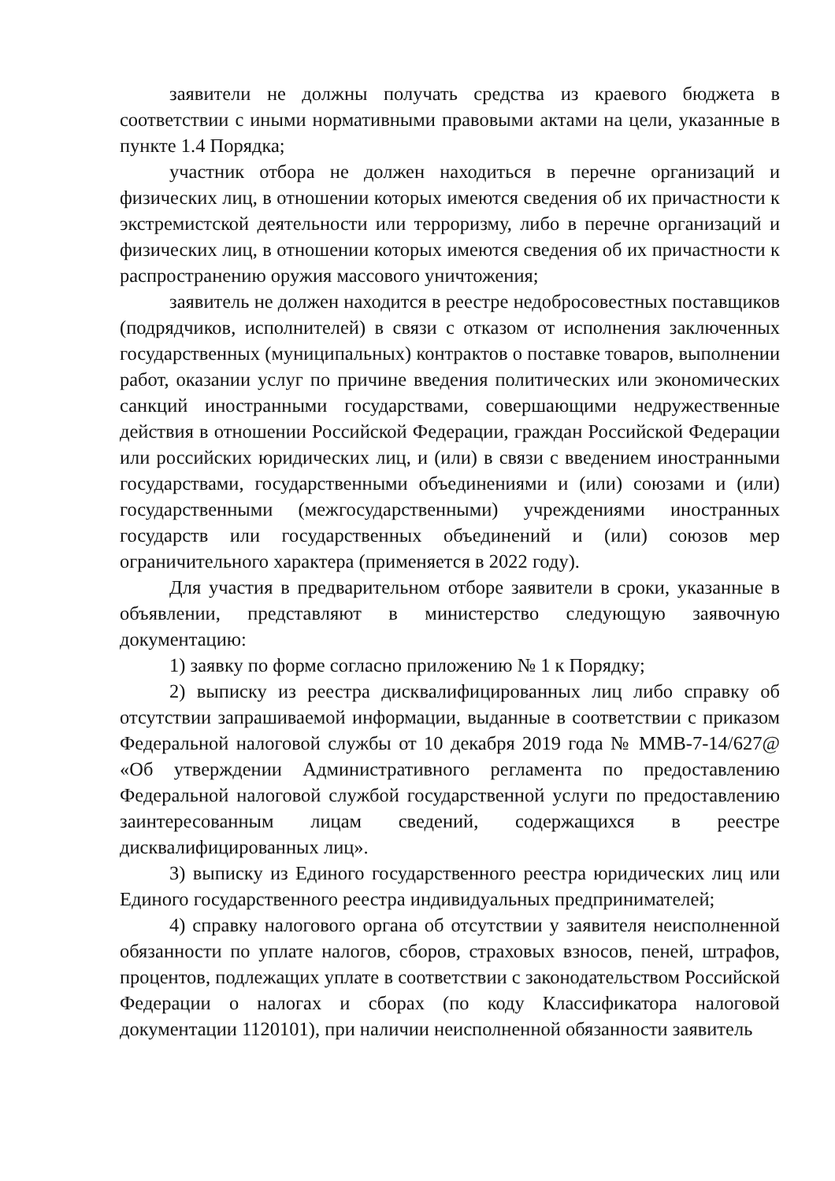заявители не должны получать средства из краевого бюджета в соответствии с иными нормативными правовыми актами на цели, указанные в пункте 1.4 Порядка;
участник отбора не должен находиться в перечне организаций и физических лиц, в отношении которых имеются сведения об их причастности к экстремистской деятельности или терроризму, либо в перечне организаций и физических лиц, в отношении которых имеются сведения об их причастности к распространению оружия массового уничтожения;
заявитель не должен находится в реестре недобросовестных поставщиков (подрядчиков, исполнителей) в связи с отказом от исполнения заключенных государственных (муниципальных) контрактов о поставке товаров, выполнении работ, оказании услуг по причине введения политических или экономических санкций иностранными государствами, совершающими недружественные действия в отношении Российской Федерации, граждан Российской Федерации или российских юридических лиц, и (или) в связи с введением иностранными государствами, государственными объединениями и (или) союзами и (или) государственными (межгосударственными) учреждениями иностранных государств или государственных объединений и (или) союзов мер ограничительного характера (применяется в 2022 году).
Для участия в предварительном отборе заявители в сроки, указанные в объявлении, представляют в министерство следующую заявочную документацию:
1) заявку по форме согласно приложению № 1 к Порядку;
2) выписку из реестра дисквалифицированных лиц либо справку об отсутствии запрашиваемой информации, выданные в соответствии с приказом Федеральной налоговой службы от 10 декабря 2019 года № ММВ-7-14/627@ «Об утверждении Административного регламента по предоставлению Федеральной налоговой службой государственной услуги по предоставлению заинтересованным лицам сведений, содержащихся в реестре дисквалифицированных лиц».
3) выписку из Единого государственного реестра юридических лиц или Единого государственного реестра индивидуальных предпринимателей;
4) справку налогового органа об отсутствии у заявителя неисполненной обязанности по уплате налогов, сборов, страховых взносов, пеней, штрафов, процентов, подлежащих уплате в соответствии с законодательством Российской Федерации о налогах и сборах (по коду Классификатора налоговой документации 1120101), при наличии неисполненной обязанности заявитель